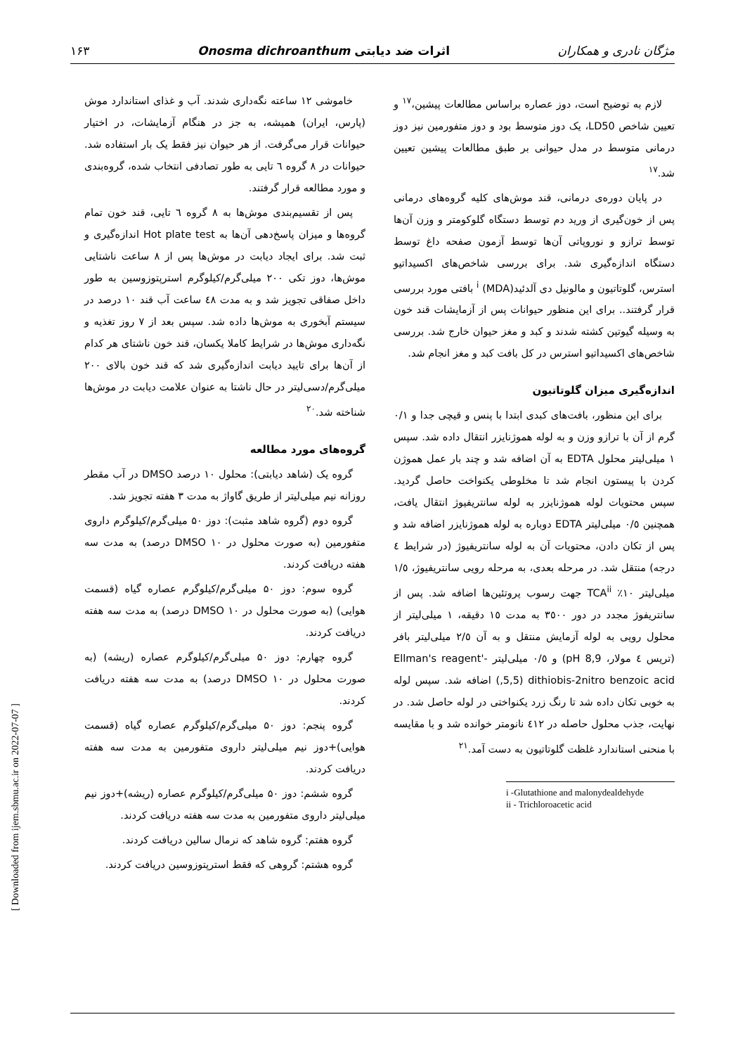مژگان نادری و همکاران اثرات ضد دیابتی Onosma dichroanthum ۱۶۳
خاموشی ۱۲ ساعته نگه‌داری شدند. آب و غذای استاندارد موش (پارس، ایران) همیشه، به جز در هنگام آزمایشات، در اختیار حیوانات قرار می‌گرفت. از هر حیوان نیز فقط یک بار استفاده شد. حیوانات در ۸ گروه ٦ تایی به طور تصادفی انتخاب شده، گروه‌بندی و مورد مطالعه قرار گرفتند.
پس از تقسیم‌بندی موش‌ها به ۸ گروه ٦ تایی، قند خون تمام گروه‌ها و میزان پاسخ‌دهی آن‌ها به Hot plate test اندازه‌گیری و ثبت شد. برای ایجاد دیابت در موش‌ها پس از ۸ ساعت ناشتایی موش‌ها، دوز تکی ۲۰۰ میلی‌گرم/کیلوگرم استرپتوزوسین به طور داخل صفاقی تجویز شد و به مدت ٤۸ ساعت آب قند ۱۰ درصد در سیستم آبخوری به موش‌ها داده شد. سپس بعد از ۷ روز تغذیه و نگه‌داری موش‌ها در شرایط کاملا یکسان، قند خون ناشتای هر کدام از آن‌ها برای تایید دیابت اندازه‌گیری شد که قند خون بالای ۲۰۰ میلی‌گرم/دسی‌لیتر در حال ناشتا به عنوان علامت دیابت در موش‌ها شناخته شد.<sup>۲۰</sup>
گروه‌های مورد مطالعه
گروه یک (شاهد دیابتی): محلول ۱۰ درصد DMSO در آب مقطر روزانه نیم میلی‌لیتر از طریق گاواژ به مدت ۳ هفته تجویز شد.
گروه دوم (گروه شاهد مثبت): دوز ۵۰ میلی‌گرم/کیلوگرم داروی متفورمین (به صورت محلول در DMSO ۱۰ درصد) به مدت سه هفته دریافت کردند.
گروه سوم: دوز ۵۰ میلی‌گرم/کیلوگرم عصاره گیاه (قسمت هوایی) (به صورت محلول در DMSO ۱۰ درصد) به مدت سه هفته دریافت کردند.
گروه چهارم: دوز ۵۰ میلی‌گرم/کیلوگرم عصاره (ریشه) (به صورت محلول در DMSO ۱۰ درصد) به مدت سه هفته دریافت کردند.
گروه پنجم: دوز ۵۰ میلی‌گرم/کیلوگرم عصاره گیاه (قسمت هوایی)+دوز نیم میلی‌لیتر داروی متفورمین به مدت سه هفته دریافت کردند.
گروه ششم: دوز ۵۰ میلی‌گرم/کیلوگرم عصاره (ریشه)+دوز نیم میلی‌لیتر داروی متفورمین به مدت سه هفته دریافت کردند.
گروه هفتم: گروه شاهد که نرمال سالین دریافت کردند.
گروه هشتم: گروهی که فقط استرپتوزوسین دریافت کردند.
لازم به توضیح است، دوز عصاره براساس مطالعات پیشین،<sup>۱۷</sup> و تعیین شاخص LD50، یک دوز متوسط بود و دوز متفورمین نیز دوز درمانی متوسط در مدل حیوانی بر طبق مطالعات پیشین تعیین شد.<sup>۱۷</sup>
در پایان دوره‌ی درمانی، قند موش‌های کلیه گروه‌های درمانی پس از خون‌گیری از ورید دم توسط دستگاه گلوکومتر و وزن آن‌ها توسط ترازو و نوروپاتی آن‌ها توسط آزمون صفحه داغ توسط دستگاه اندازه‌گیری شد. برای بررسی شاخص‌های اکسیداتیو استرس، گلوتاتیون و مالونیل دی آلدئید<sup>i</sup> (MDA) بافتی مورد بررسی قرار گرفتند.. برای این منظور حیوانات پس از آزمایشات قند خون به وسیله گیوتین کشته شدند و کبد و مغز حیوان خارج شد. بررسی شاخص‌های اکسیداتیو استرس در کل بافت کبد و مغز انجام شد.
اندازه‌گیری میزان گلوتاتیون
برای این منظور، بافت‌های کبدی ابتدا با پنس و قیچی جدا و ۰/۱ گرم از آن با ترازو وزن و به لوله هموژنایزر انتقال داده شد. سپس ۱ میلی‌لیتر محلول EDTA به آن اضافه شد و چند بار عمل هموژن کردن با پیستون انجام شد تا مخلوطی یکنواخت حاصل گردید. سپس محتویات لوله هموژنایزر به لوله سانتریفیوژ انتقال یافت، همچنین ۰/٥ میلی‌لیتر EDTA دوباره به لوله هموژنایزر اضافه شد و پس از تکان دادن، محتویات آن به لوله سانتریفیوژ (در شرایط ٤ درجه) منتقل شد. در مرحله بعدی، به مرحله رویی سانتریفیوژ، ۱/٥ میلی‌لیتر ۱۰٪ TCA<sup>ii</sup> جهت رسوب پروتئین‌ها اضافه شد. پس از سانتریفوژ مجدد در دور ۳٥۰۰ به مدت ۱٥ دقیقه، ۱ میلی‌لیتر از محلول رویی به لوله آزمایش منتقل و به آن ۲/٥ میلی‌لیتر بافر (تریس ٤ مولار، pH 8,9) و ۰/٥ میلی‌لیتر -'Ellman's reagent ,5,5) dithiobis-2nitro benzoic acid) اضافه شد. سپس لوله به خوبی تکان داده شد تا رنگ زرد یکنواختی در لوله حاصل شد. در نهایت، جذب محلول حاصله در ٤۱۲ نانومتر خوانده شد و با مقایسه با منحنی استاندارد غلظت گلوتاتیون به دست آمد.<sup>۲۱</sup>
i -Glutathione and malonydealdehyde
ii - Trichloroacetic acid
[ Downloaded from ijem.sbmu.ac.ir on 2022-07-07 ]